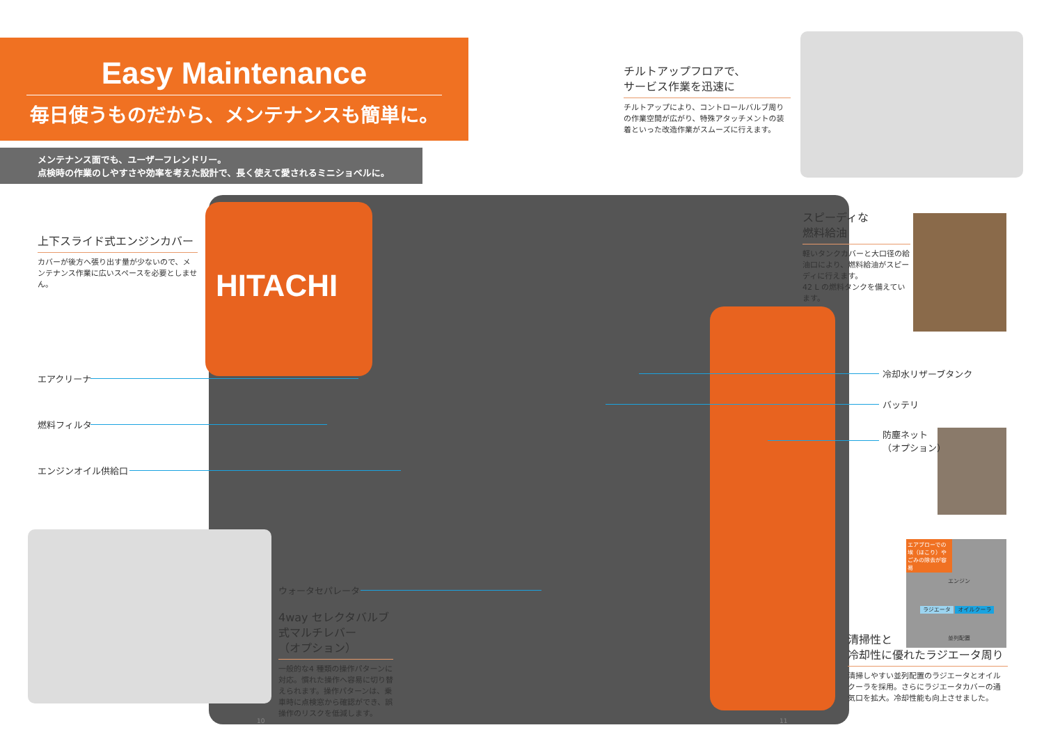Easy Maintenance
毎日使うものだから、メンテナンスも簡単に。
メンテナンス面でも、ユーザーフレンドリー。
点検時の作業のしやすさや効率を考えた設計で、長く使えて愛されるミニショベルに。
チルトアップフロアで、
サービス作業を迅速に
チルトアップにより、コントロールバルブ周りの作業空間が広がり、特殊アタッチメントの装着といった改造作業がスムーズに行えます。
上下スライド式エンジンカバー
カバーが後方へ張り出す量が少ないので、メンテナンス作業に広いスペースを必要としません。
スピーディな
燃料給油
軽いタンクカバーと大口径の給油口により、燃料給油がスピーディに行えます。
42 L の燃料タンクを備えています。
HITACHI
エアクリーナ
燃料フィルタ
エンジンオイル供給口
冷却水リザーブタンク
バッテリ
防塵ネット
（オプション）
ウォータセパレータ
4way セレクタバルブ式マルチレバー
（オプション）
一般的な4 種類の操作パターンに対応。慣れた操作へ容易に切り替えられます。操作パターンは、乗車時に点検窓から確認ができ、誤操作のリスクを低減します。
エアブローでの埃（ほこり）やごみの除去が容易
エンジン
ラジエータ オイルクーラ
並列配置
清掃性と
冷却性に優れたラジエータ周り
清掃しやすい並列配置のラジエータとオイルクーラを採用。さらにラジエータカバーの通気口を拡大。冷却性能も向上させました。
10 11